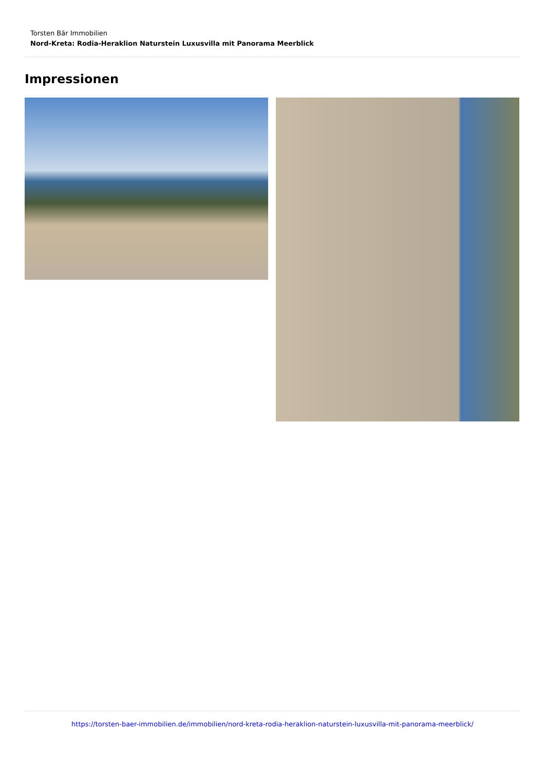Torsten Bär Immobilien
Nord-Kreta: Rodia-Heraklion Naturstein Luxusvilla mit Panorama Meerblick
Impressionen
https://torsten-baer-immobilien.de/immobilien/nord-kreta-rodia-heraklion-naturstein-luxusvilla-mit-panorama-meerblick/